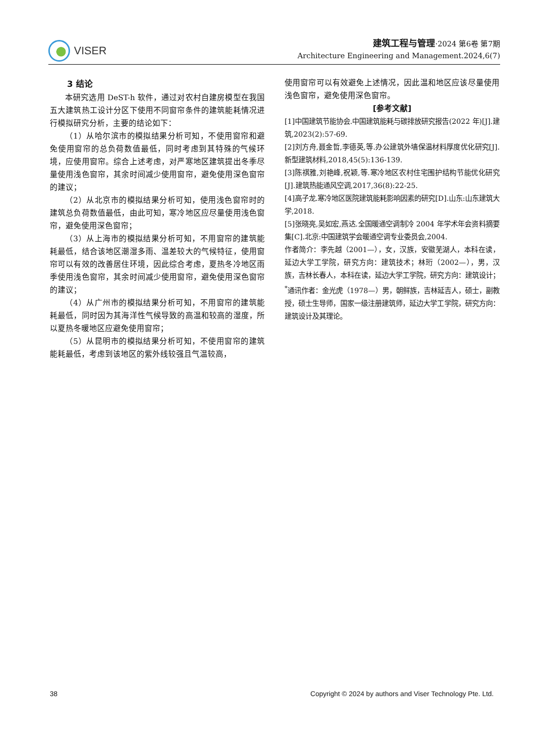VISER
建筑工程与管理·2024 第6卷 第7期
Architecture Engineering and Management.2024,6(7)
3 结论
本研究选用 DeST-h 软件，通过对农村自建房模型在我国五大建筑热工设计分区下使用不同窗帘条件的建筑能耗情况进行模拟研究分析，主要的结论如下：
（1）从哈尔滨市的模拟结果分析可知，不使用窗帘和避免使用窗帘的总负荷数值最低，同时考虑到其特殊的气候环境，应使用窗帘。综合上述考虑，对严寒地区建筑提出冬季尽量使用浅色窗帘，其余时间减少使用窗帘，避免使用深色窗帘的建议；
（2）从北京市的模拟结果分析可知，使用浅色窗帘时的建筑总负荷数值最低，由此可知，寒冷地区应尽量使用浅色窗帘，避免使用深色窗帘；
（3）从上海市的模拟结果分析可知，不用窗帘的建筑能耗最低，结合该地区潮湿多雨、温差较大的气候特征，使用窗帘可以有效的改善居住环境，因此综合考虑，夏热冬冷地区雨季使用浅色窗帘，其余时间减少使用窗帘，避免使用深色窗帘的建议；
（4）从广州市的模拟结果分析可知，不用窗帘的建筑能耗最低，同时因为其海洋性气候导致的高温和较高的湿度，所以夏热冬暖地区应避免使用窗帘；
（5）从昆明市的模拟结果分析可知，不使用窗帘的建筑能耗最低，考虑到该地区的紫外线较强且气温较高，
使用窗帘可以有效避免上述情况，因此温和地区应该尽量使用浅色窗帘，避免使用深色窗帘。
[参考文献]
[1]中国建筑节能协会.中国建筑能耗与碳排放研究报告(2022 年)[J].建筑,2023(2):57-69.
[2]刘方舟,聂金哲,李德英,等.办公建筑外墙保温材料厚度优化研究[J].新型建筑材料,2018,45(5):136-139.
[3]陈祺雅,刘艳峰,祝颖,等.寒冷地区农村住宅围护结构节能优化研究[J].建筑热能通风空调,2017,36(8):22-25.
[4]高子龙.寒冷地区医院建筑能耗影响因素的研究[D].山东:山东建筑大学,2018.
[5]张晓亮,吴如宏,燕达.全国暖通空调制冷 2004 年学术年会资料摘要集[C].北京:中国建筑学会暖通空调专业委员会,2004.
作者简介：李先越（2001—），女，汉族，安徽芜湖人，本科在读，延边大学工学院，研究方向：建筑技术；林珩（2002—），男，汉族，吉林长春人，本科在读，延边大学工学院，研究方向：建筑设计；<sup>*</sup>通讯作者：金光虎（1978—）男，朝鲜族，吉林延吉人，硕士，副教授，硕士生导师，国家一级注册建筑师，延边大学工学院，研究方向：建筑设计及其理论。
38 Copyright © 2024 by authors and Viser Technology Pte. Ltd.